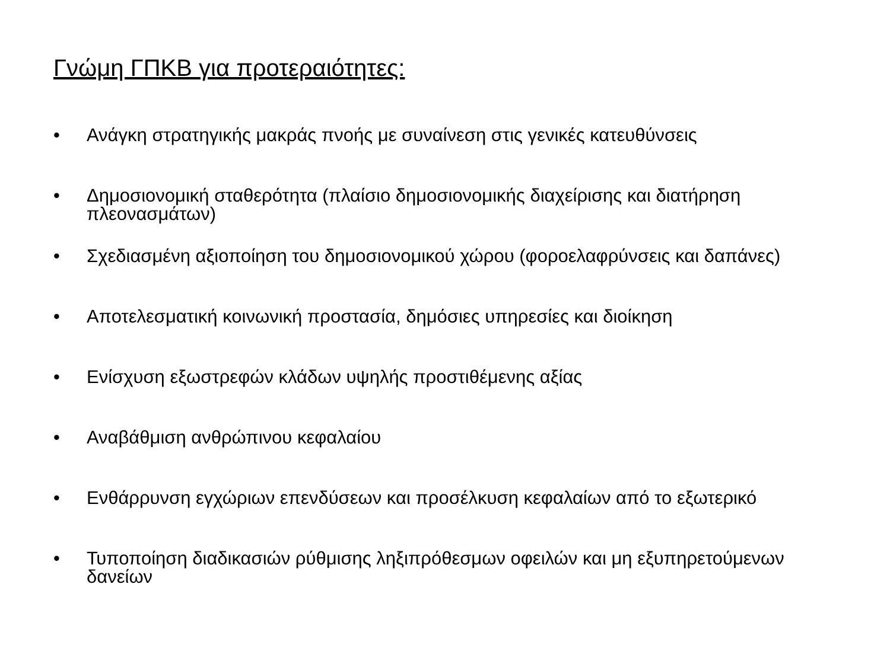Γνώμη ΓΠΚΒ για προτεραιότητες:
• Ανάγκη στρατηγικής μακράς πνοής με συναίνεση στις γενικές κατευθύνσεις
• Δημοσιονομική σταθερότητα (πλαίσιο δημοσιονομικής διαχείρισης και διατήρηση πλεονασμάτων)
• Σχεδιασμένη αξιοποίηση του δημοσιονομικού χώρου (φοροελαφρύνσεις και δαπάνες)
• Αποτελεσματική κοινωνική προστασία, δημόσιες υπηρεσίες και διοίκηση
• Ενίσχυση εξωστρεφών κλάδων υψηλής προστιθέμενης αξίας
• Αναβάθμιση ανθρώπινου κεφαλαίου
• Ενθάρρυνση εγχώριων επενδύσεων και προσέλκυση κεφαλαίων από το εξωτερικό
• Τυποποίηση διαδικασιών ρύθμισης ληξιπρόθεσμων οφειλών και μη εξυπηρετούμενων δανείων